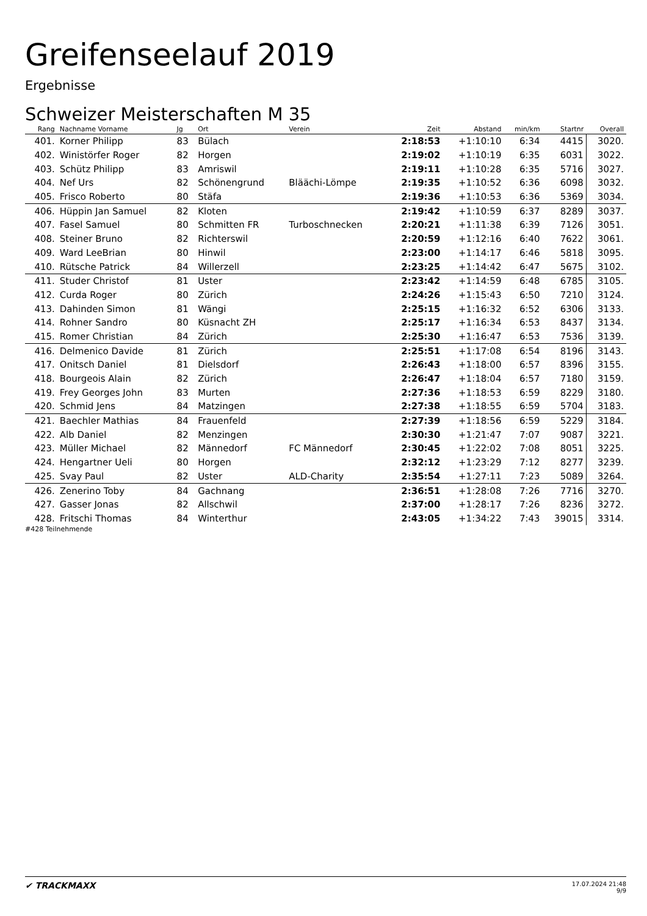Greifenseelauf 2019
Ergebnisse
Schweizer Meisterschaften M 35
| Rang | Nachname Vorname | Jg | Ort | Verein | Zeit | Abstand | min/km | Startnr | Overall |
| --- | --- | --- | --- | --- | --- | --- | --- | --- | --- |
| 401. | Korner Philipp | 83 | Bülach | | 2:18:53 | +1:10:10 | 6:34 | 4415 | 3020. |
| 402. | Winistörfer Roger | 82 | Horgen | | 2:19:02 | +1:10:19 | 6:35 | 6031 | 3022. |
| 403. | Schütz Philipp | 83 | Amriswil | | 2:19:11 | +1:10:28 | 6:35 | 5716 | 3027. |
| 404. | Nef Urs | 82 | Schönengrund | Bläächi-Lömpe | 2:19:35 | +1:10:52 | 6:36 | 6098 | 3032. |
| 405. | Frisco Roberto | 80 | Stäfa | | 2:19:36 | +1:10:53 | 6:36 | 5369 | 3034. |
| 406. | Hüppin Jan Samuel | 82 | Kloten | | 2:19:42 | +1:10:59 | 6:37 | 8289 | 3037. |
| 407. | Fasel Samuel | 80 | Schmitten FR | Turboschnecken | 2:20:21 | +1:11:38 | 6:39 | 7126 | 3051. |
| 408. | Steiner Bruno | 82 | Richterswil | | 2:20:59 | +1:12:16 | 6:40 | 7622 | 3061. |
| 409. | Ward LeeBrian | 80 | Hinwil | | 2:23:00 | +1:14:17 | 6:46 | 5818 | 3095. |
| 410. | Rütsche Patrick | 84 | Willerzell | | 2:23:25 | +1:14:42 | 6:47 | 5675 | 3102. |
| 411. | Studer Christof | 81 | Uster | | 2:23:42 | +1:14:59 | 6:48 | 6785 | 3105. |
| 412. | Curda Roger | 80 | Zürich | | 2:24:26 | +1:15:43 | 6:50 | 7210 | 3124. |
| 413. | Dahinden Simon | 81 | Wängi | | 2:25:15 | +1:16:32 | 6:52 | 6306 | 3133. |
| 414. | Rohner Sandro | 80 | Küsnacht ZH | | 2:25:17 | +1:16:34 | 6:53 | 8437 | 3134. |
| 415. | Romer Christian | 84 | Zürich | | 2:25:30 | +1:16:47 | 6:53 | 7536 | 3139. |
| 416. | Delmenico Davide | 81 | Zürich | | 2:25:51 | +1:17:08 | 6:54 | 8196 | 3143. |
| 417. | Onitsch Daniel | 81 | Dielsdorf | | 2:26:43 | +1:18:00 | 6:57 | 8396 | 3155. |
| 418. | Bourgeois Alain | 82 | Zürich | | 2:26:47 | +1:18:04 | 6:57 | 7180 | 3159. |
| 419. | Frey Georges John | 83 | Murten | | 2:27:36 | +1:18:53 | 6:59 | 8229 | 3180. |
| 420. | Schmid Jens | 84 | Matzingen | | 2:27:38 | +1:18:55 | 6:59 | 5704 | 3183. |
| 421. | Baechler Mathias | 84 | Frauenfeld | | 2:27:39 | +1:18:56 | 6:59 | 5229 | 3184. |
| 422. | Alb Daniel | 82 | Menzingen | | 2:30:30 | +1:21:47 | 7:07 | 9087 | 3221. |
| 423. | Müller Michael | 82 | Männedorf | FC Männedorf | 2:30:45 | +1:22:02 | 7:08 | 8051 | 3225. |
| 424. | Hengartner Ueli | 80 | Horgen | | 2:32:12 | +1:23:29 | 7:12 | 8277 | 3239. |
| 425. | Svay Paul | 82 | Uster | ALD-Charity | 2:35:54 | +1:27:11 | 7:23 | 5089 | 3264. |
| 426. | Zenerino Toby | 84 | Gachnang | | 2:36:51 | +1:28:08 | 7:26 | 7716 | 3270. |
| 427. | Gasser Jonas | 82 | Allschwil | | 2:37:00 | +1:28:17 | 7:26 | 8236 | 3272. |
| 428. | Fritschi Thomas | 84 | Winterthur | | 2:43:05 | +1:34:22 | 7:43 | 39015 | 3314. |
#428 Teilnehmende
✔ TRACKMAXX
17.07.2024 21:48
9/9